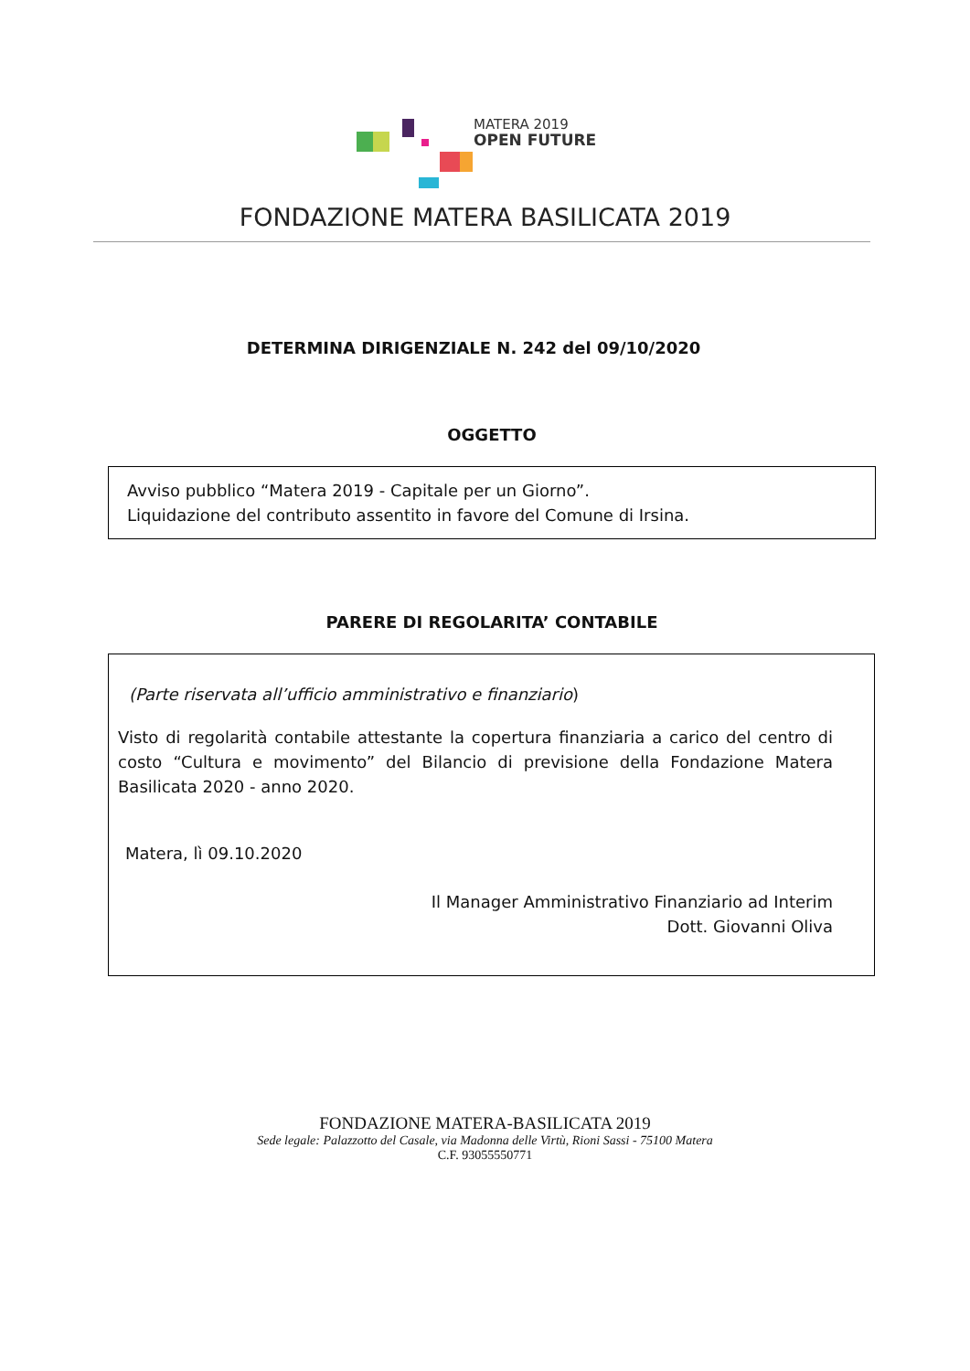MATERA 2019
OPEN FUTURE
FONDAZIONE MATERA BASILICATA 2019
DETERMINA DIRIGENZIALE N. 242 del 09/10/2020
OGGETTO
Avviso pubblico “Matera 2019 - Capitale per un Giorno”.
Liquidazione del contributo assentito in favore del Comune di Irsina.
PARERE DI REGOLARITA’ CONTABILE
(Parte riservata all’ufficio amministrativo e finanziario)
Visto di regolarità contabile attestante la copertura finanziaria a carico del centro di costo “Cultura e movimento” del Bilancio di previsione della Fondazione Matera Basilicata 2020 - anno 2020.
Matera, lì 09.10.2020
Il Manager Amministrativo Finanziario ad Interim
Dott. Giovanni Oliva
FONDAZIONE MATERA-BASILICATA 2019
Sede legale: Palazzotto del Casale, via Madonna delle Virtù, Rioni Sassi - 75100 Matera
C.F. 93055550771